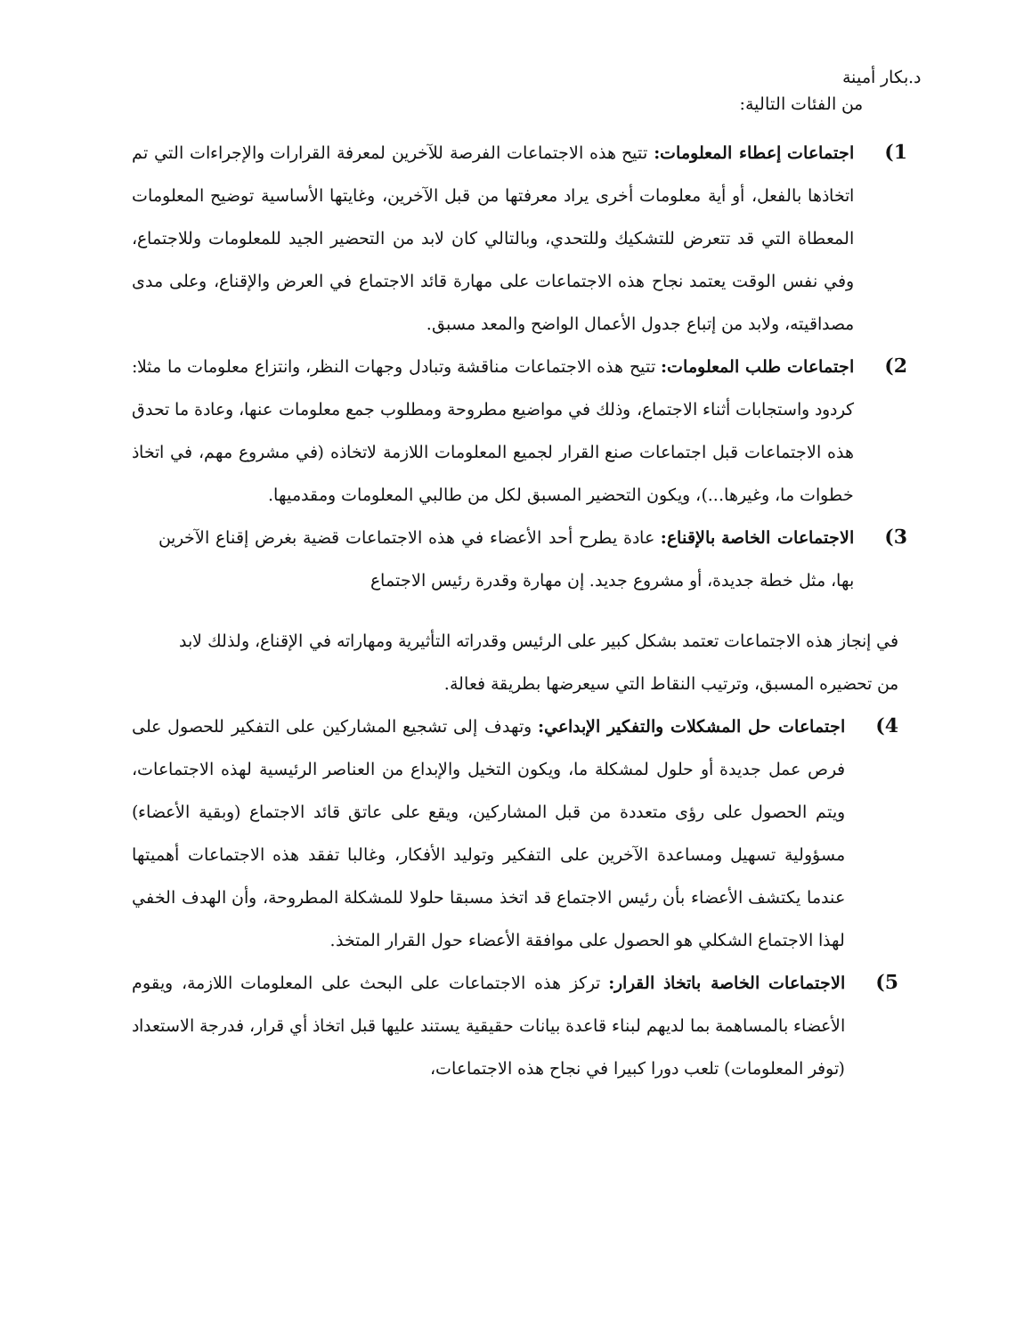د.بكار أمينة
من الفئات التالية:
1)
اجتماعات إعطاء المعلومات: تتيح هذه الاجتماعات الفرصة للآخرين لمعرفة القرارات والإجراءات التي تم اتخاذها بالفعل، أو أية معلومات أخرى يراد معرفتها من قبل الآخرين، وغايتها الأساسية توضيح المعلومات المعطاة التي قد تتعرض للتشكيك وللتحدي، وبالتالي كان لابد من التحضير الجيد للمعلومات وللاجتماع، وفي نفس الوقت يعتمد نجاح هذه الاجتماعات على مهارة قائد الاجتماع في العرض والإقناع، وعلى مدى مصداقيته، ولابد من إتباع جدول الأعمال الواضح والمعد مسبق.
2)
اجتماعات طلب المعلومات: تتيح هذه الاجتماعات مناقشة وتبادل وجهات النظر، وانتزاع معلومات ما مثلا: كردود واستجابات أثناء الاجتماع، وذلك في مواضيع مطروحة ومطلوب جمع معلومات عنها، وعادة ما تحدق هذه الاجتماعات قبل اجتماعات صنع القرار لجميع المعلومات اللازمة لاتخاذه (في مشروع مهم، في اتخاذ خطوات ما، وغيرها...)، ويكون التحضير المسبق لكل من طالبي المعلومات ومقدميها.
3)
الاجتماعات الخاصة بالإقناع: عادة يطرح أحد الأعضاء في هذه الاجتماعات قضية بغرض إقناع الآخرين بها، مثل خطة جديدة، أو مشروع جديد. إن مهارة وقدرة رئيس الاجتماع
في إنجاز هذه الاجتماعات تعتمد بشكل كبير على الرئيس وقدراته التأثيرية ومهاراته في الإقناع، ولذلك لابد من تحضيره المسبق، وترتيب النقاط التي سيعرضها بطريقة فعالة.
4)
اجتماعات حل المشكلات والتفكير الإبداعي: وتهدف إلى تشجيع المشاركين على التفكير للحصول على فرص عمل جديدة أو حلول لمشكلة ما، ويكون التخيل والإبداع من العناصر الرئيسية لهذه الاجتماعات، ويتم الحصول على رؤى متعددة من قبل المشاركين، ويقع على عاتق قائد الاجتماع (وبقية الأعضاء) مسؤولية تسهيل ومساعدة الآخرين على التفكير وتوليد الأفكار، وغالبا تفقد هذه الاجتماعات أهميتها عندما يكتشف الأعضاء بأن رئيس الاجتماع قد اتخذ مسبقا حلولا للمشكلة المطروحة، وأن الهدف الخفي لهذا الاجتماع الشكلي هو الحصول على موافقة الأعضاء حول القرار المتخذ.
5)
الاجتماعات الخاصة باتخاذ القرار: تركز هذه الاجتماعات على البحث على المعلومات اللازمة، ويقوم الأعضاء بالمساهمة بما لديهم لبناء قاعدة بيانات حقيقية يستند عليها قبل اتخاذ أي قرار، فدرجة الاستعداد (توفر المعلومات) تلعب دورا كبيرا في نجاح هذه الاجتماعات،